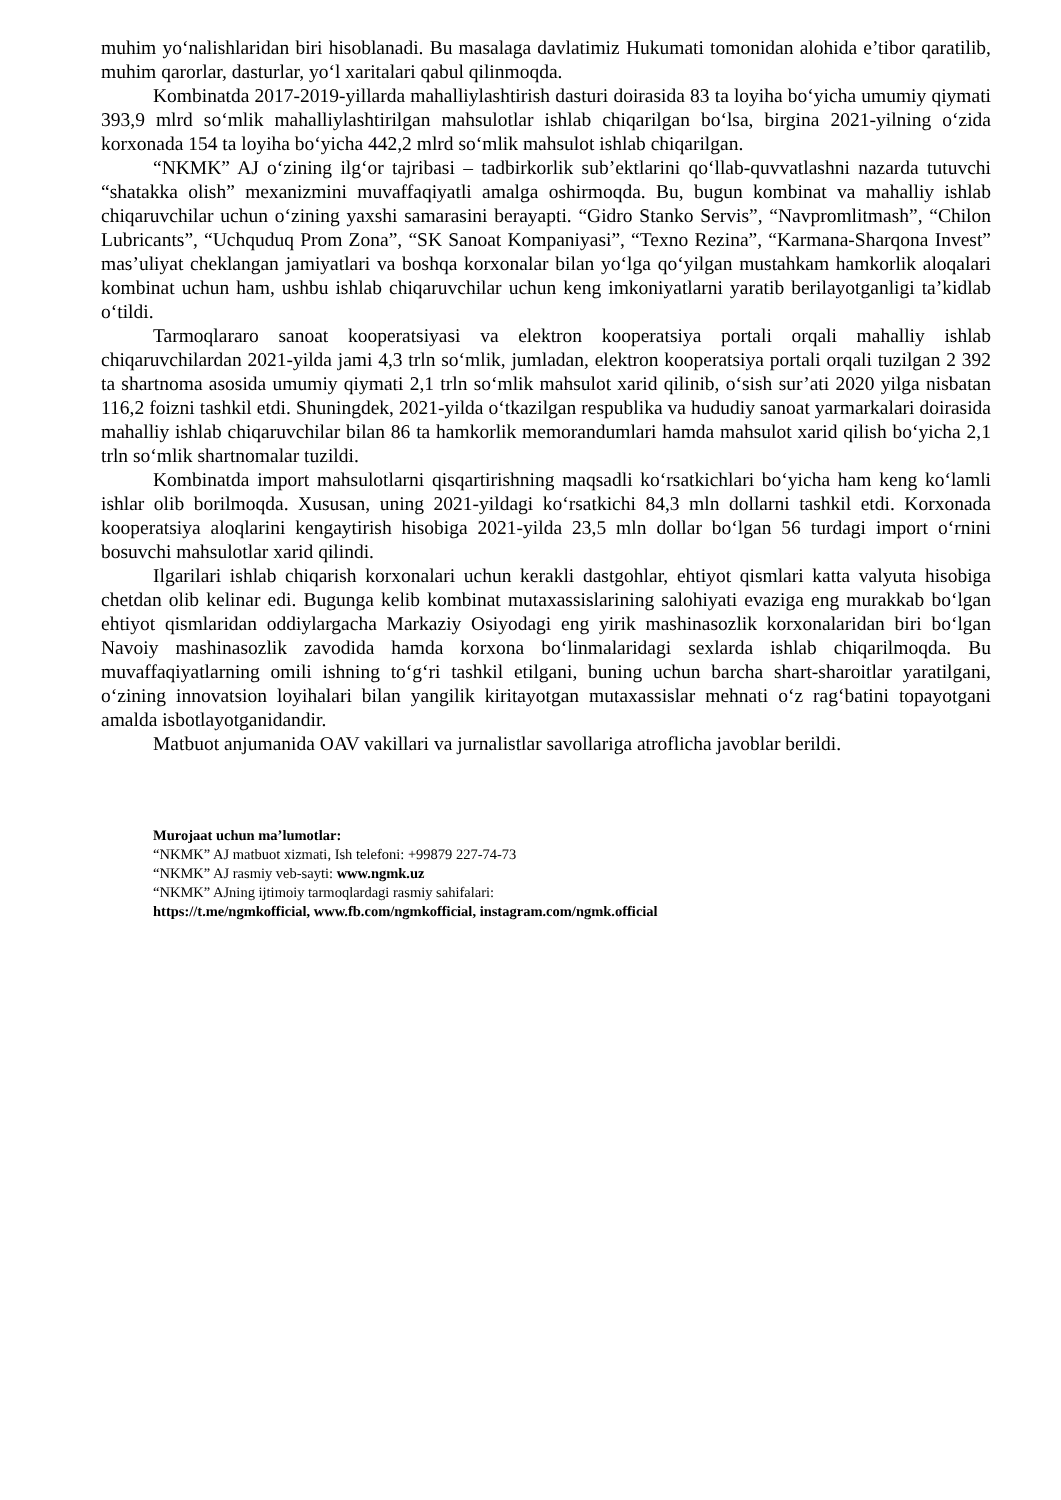muhim yo‘nalishlaridan biri hisoblanadi. Bu masalaga davlatimiz Hukumati tomonidan alohida e’tibor qaratilib, muhim qarorlar, dasturlar, yo‘l xaritalari qabul qilinmoqda.
Kombinatda 2017-2019-yillarda mahalliylashtirish dasturi doirasida 83 ta loyiha bo‘yicha umumiy qiymati 393,9 mlrd so‘mlik mahalliylashtirilgan mahsulotlar ishlab chiqarilgan bo‘lsa, birgina 2021-yilning o‘zida korxonada 154 ta loyiha bo‘yicha 442,2 mlrd so‘mlik mahsulot ishlab chiqarilgan.
“NKMK” AJ o‘zining ilg‘or tajribasi – tadbirkorlik sub’ektlarini qo‘llab-quvvatlashni nazarda tutuvchi “shatakka olish” mexanizmini muvaffaqiyatli amalga oshirmoqda. Bu, bugun kombinat va mahalliy ishlab chiqaruvchilar uchun o‘zining yaxshi samarasini berayapti. “Gidro Stanko Servis”, “Navpromlitmash”, “Chilon Lubricants”, “Uchquduq Prom Zona”, “SK Sanoat Kompaniyasi”, “Texno Rezina”, “Karmana-Sharqona Invest” mas’uliyat cheklangan jamiyatlari va boshqa korxonalar bilan yo‘lga qo‘yilgan mustahkam hamkorlik aloqalari kombinat uchun ham, ushbu ishlab chiqaruvchilar uchun keng imkoniyatlarni yaratib berilayotganligi ta’kidlab o‘tildi.
Tarmoqlararo sanoat kooperatsiyasi va elektron kooperatsiya portali orqali mahalliy ishlab chiqaruvchilardan 2021-yilda jami 4,3 trln so‘mlik, jumladan, elektron kooperatsiya portali orqali tuzilgan 2 392 ta shartnoma asosida umumiy qiymati 2,1 trln so‘mlik mahsulot xarid qilinib, o‘sish sur’ati 2020 yilga nisbatan 116,2 foizni tashkil etdi. Shuningdek, 2021-yilda o‘tkazilgan respublika va hududiy sanoat yarmarkalari doirasida mahalliy ishlab chiqaruvchilar bilan 86 ta hamkorlik memorandumlari hamda mahsulot xarid qilish bo‘yicha 2,1 trln so‘mlik shartnomalar tuzildi.
Kombinatda import mahsulotlarni qisqartirishning maqsadli ko‘rsatkichlari bo‘yicha ham keng ko‘lamli ishlar olib borilmoqda. Xususan, uning 2021-yildagi ko‘rsatkichi 84,3 mln dollarni tashkil etdi. Korxonada kooperatsiya aloqlarini kengaytirish hisobiga 2021-yilda 23,5 mln dollar bo‘lgan 56 turdagi import o‘rnini bosuvchi mahsulotlar xarid qilindi.
Ilgarilari ishlab chiqarish korxonalari uchun kerakli dastgohlar, ehtiyot qismlari katta valyuta hisobiga chetdan olib kelinar edi. Bugunga kelib kombinat mutaxassislarining salohiyati evaziga eng murakkab bo‘lgan ehtiyot qismlaridan oddiylargacha Markaziy Osiyodagi eng yirik mashinasozlik korxonalaridan biri bo‘lgan Navoiy mashinasozlik zavodida hamda korxona bo‘linmalaridagi sexlarda ishlab chiqarilmoqda. Bu muvaffaqiyatlarning omili ishning to‘g‘ri tashkil etilgani, buning uchun barcha shart-sharoitlar yaratilgani, o‘zining innovatsion loyihalari bilan yangilik kiritayotgan mutaxassislar mehnati o‘z rag‘batini topayotgani amalda isbotlayotganidandir.
Matbuot anjumanida OAV vakillari va jurnalistlar savollariga atroflicha javoblar berildi.
Murojaat uchun ma’lumotlar:
“NKMK” AJ matbuot xizmati, Ish telefoni: +99879 227-74-73
“NKMK” AJ rasmiy veb-sayti: www.ngmk.uz
“NKMK” AJning ijtimoiy tarmoqlardagi rasmiy sahifalari:
https://t.me/ngmkofficial, www.fb.com/ngmkofficial, instagram.com/ngmk.official